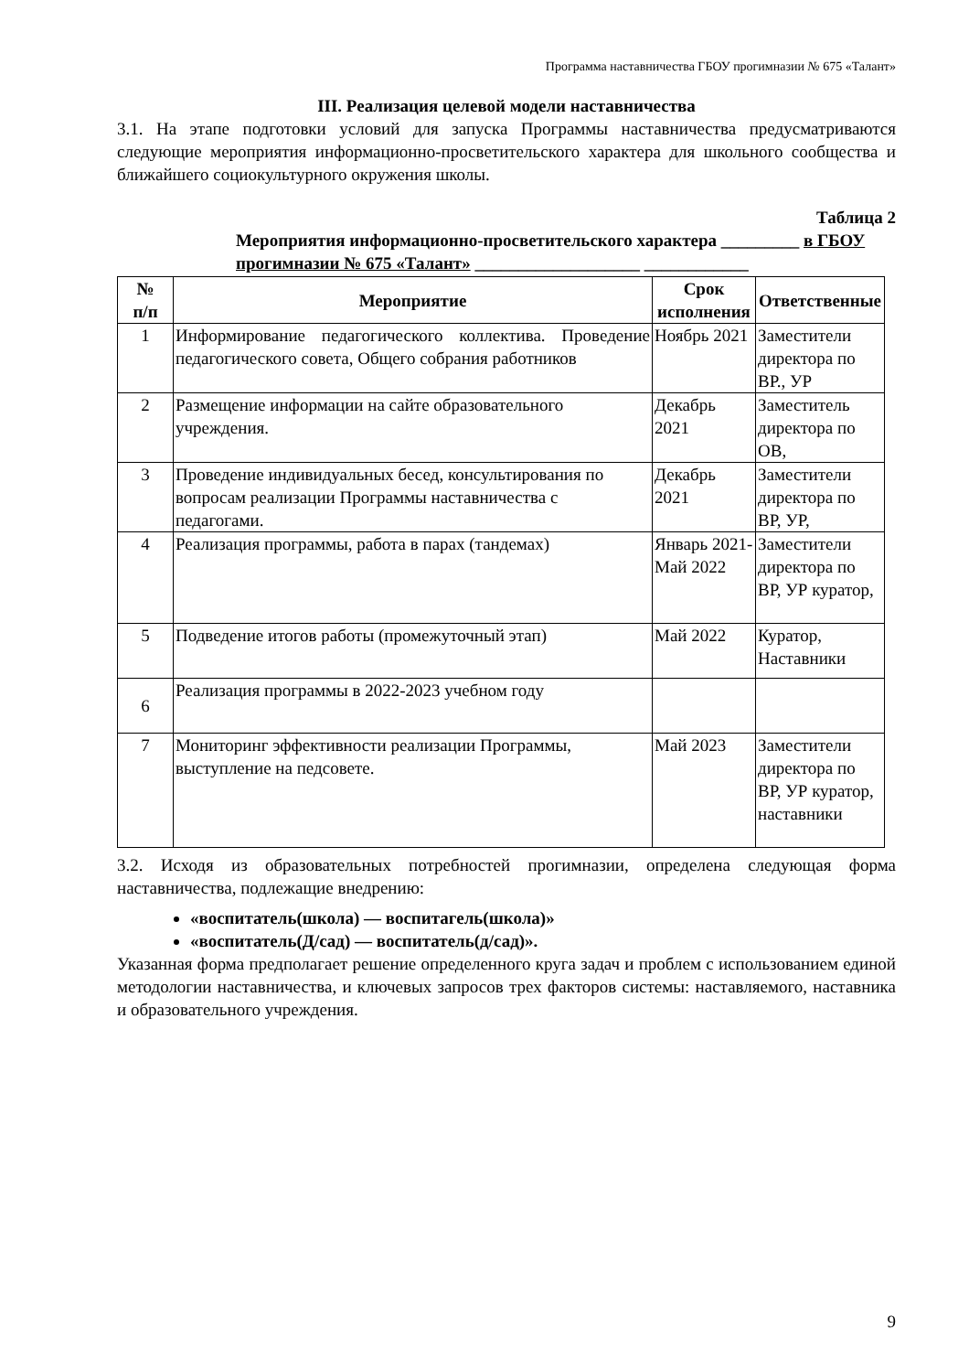Программа наставничества ГБОУ прогимназии № 675 «Талант»
III. Реализация целевой модели наставничества
3.1. На этапе подготовки условий для запуска Программы наставничества предусматриваются следующие мероприятия информационно-просветительского характера для школьного сообщества и ближайшего социокультурного окружения школы.
Таблица 2
Мероприятия информационно-просветительского характера _________ в ГБОУ прогимназии № 675 «Талант» ___________________ ____________
| № п/п | Мероприятие | Срок исполнения | Ответственные |
| --- | --- | --- | --- |
| 1 | Информирование педагогического коллектива. Проведение педагогического совета, Общего собрания работников | Ноябрь 2021 | Заместители директора по ВР., УР |
| 2 | Размещение информации на сайте образовательного учреждения. | Декабрь 2021 | Заместитель директора по ОВ, |
| 3 | Проведение индивидуальных бесед, консультирования по вопросам реализации Программы наставничества с педагогами. | Декабрь 2021 | Заместители директора по ВР, УР, |
| 4 | Реализация программы, работа в парах (тандемах) | Январь 2021-Май 2022 | Заместители директора по ВР, УР куратор, |
| 5 | Подведение итогов работы (промежуточный этап) | Май 2022 | Куратор, Наставники |
| 6 | Реализация программы в 2022-2023 учебном году | | |
| 7 | Мониторинг эффективности реализации Программы, выступление на педсовете. | Май 2023 | Заместители директора по ВР, УР куратор, наставники |
3.2. Исходя из образовательных потребностей прогимназии, определена следующая форма наставничества, подлежащие внедрению:
«воспитатель(школа) — воспитагель(школа)»
«воспитатель(Д/сад) — воспитатель(д/сад)».
Указанная форма предполагает решение определенного круга задач и проблем с использованием единой методологии наставничества, и ключевых запросов трех факторов системы: наставляемого, наставника и образовательного учреждения.
9